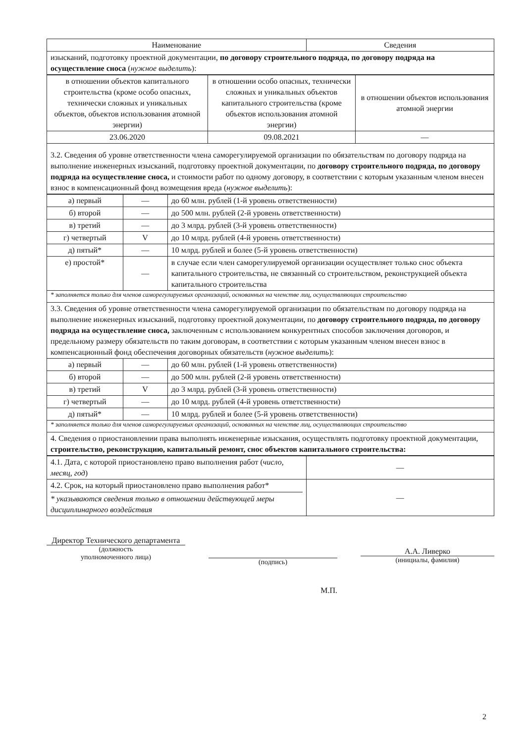| Наименование | Сведения |
| --- | --- |
| изысканий, подготовку проектной документации, по договору строительного подряда, по договору подряда на осуществление сноса ( нужное выделить ): | |
| в отношении объектов капитального строительства (кроме особо опасных, технически сложных и уникальных объектов, объектов использования атомной энергии) | в отношении особо опасных, технически сложных и уникальных объектов капитального строительства (кроме объектов использования атомной энергии) | в отношении объектов использования атомной энергии |
| 23.06.2020 | 09.08.2021 | — |
| 3.2. Сведения об уровне ответственности члена саморегулируемой организации по обязательствам по договору подряда на выполнение инженерных изысканий, подготовку проектной документации, по договору строительного подряда, по договору подряда на осуществление сноса, и стоимости работ по одному договору, в соответствии с которым указанным членом внесен взнос в компенсационный фонд возмещения вреда ( нужное выделить ): | | |
| а) первый | — | до 60 млн. рублей (1-й уровень ответственности) |
| б) второй | — | до 500 млн. рублей (2-й уровень ответственности) |
| в) третий | — | до 3 млрд. рублей (3-й уровень ответственности) |
| г) четвертый | V | до 10 млрд. рублей (4-й уровень ответственности) |
| д) пятый* | — | 10 млрд. рублей и более (5-й уровень ответственности) |
| е) простой* | — | в случае если член саморегулируемой организации осуществляет только снос объекта капитального строительства, не связанный со строительством, реконструкцией объекта капитального строительства |
| * заполняется только для членов саморегулируемых организаций, основанных на членстве лиц, осуществляющих строительство | | |
| 3.3. Сведения об уровне ответственности члена саморегулируемой организации по обязательствам по договору подряда на выполнение инженерных изысканий, подготовку проектной документации, по договору строительного подряда, по договору подряда на осуществление сноса, заключенным с использованием конкурентных способов заключения договоров, и предельному размеру обязательств по таким договорам, в соответствии с которым указанным членом внесен взнос в компенсационный фонд обеспечения договорных обязательств ( нужное выделить ): | | |
| а) первый | — | до 60 млн. рублей (1-й уровень ответственности) |
| б) второй | — | до 500 млн. рублей (2-й уровень ответственности) |
| в) третий | V | до 3 млрд. рублей (3-й уровень ответственности) |
| г) четвертый | — | до 10 млрд. рублей (4-й уровень ответственности) |
| д) пятый* | — | 10 млрд. рублей и более (5-й уровень ответственности) |
| * заполняется только для членов саморегулируемых организаций, основанных на членстве лиц, осуществляющих строительство | | |
| 4. Сведения о приостановлении права выполнять инженерные изыскания, осуществлять подготовку проектной документации, строительство, реконструкцию, капитальный ремонт, снос объектов капитального строительства: | | |
| 4.1. Дата, с которой приостановлено право выполнения работ ( число, месяц, год ) | — |
| 4.2. Срок, на который приостановлено право выполнения работ* * указываются сведения только в отношении действующей меры дисциплинарного воздействия | — |
Директор Технического департамента
(должность
уполномоченного лица)
(подпись)
М.П.
А.А. Ливерко
(инициалы, фамилия)
2